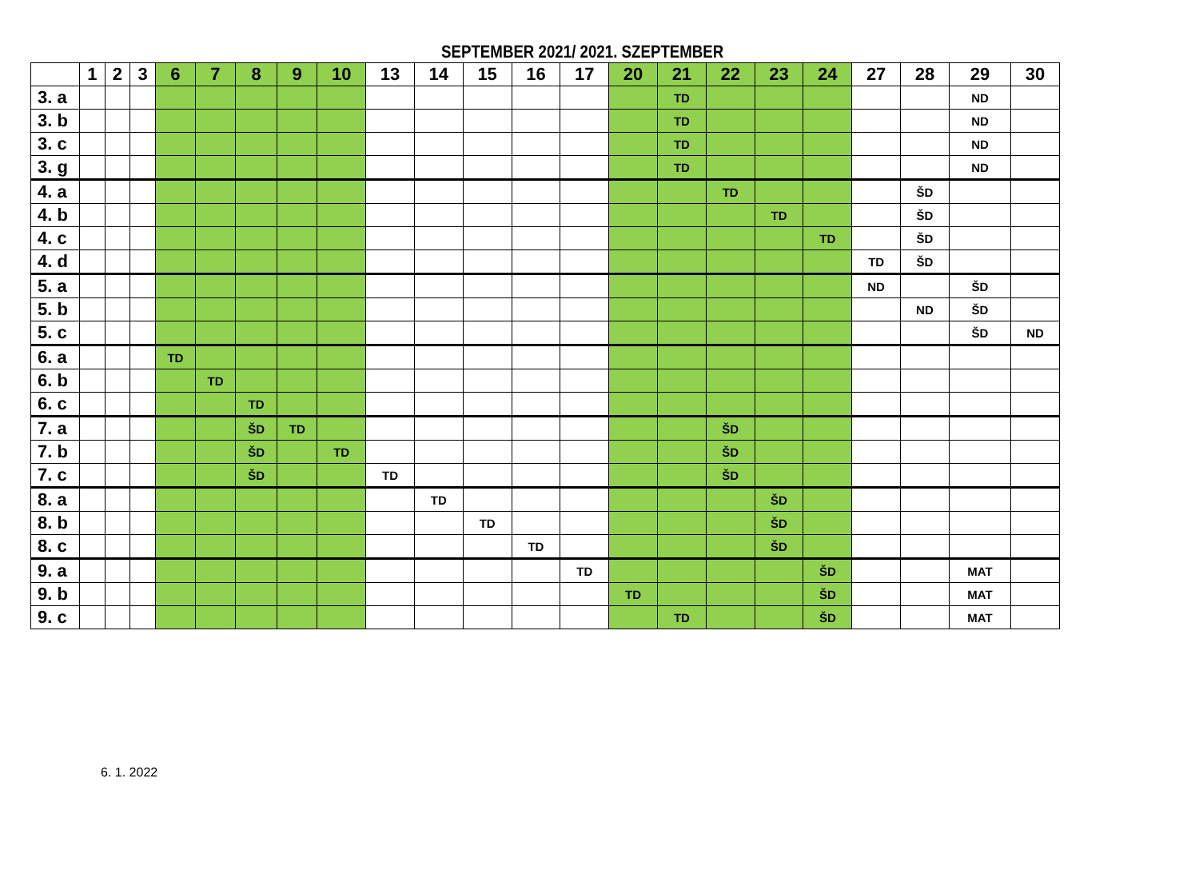SEPTEMBER 2021/ 2021. SZEPTEMBER
| | 1 | 2 | 3 | 6 | 7 | 8 | 9 | 10 | 13 | 14 | 15 | 16 | 17 | 20 | 21 | 22 | 23 | 24 | 27 | 28 | 29 | 30 |
| --- | --- | --- | --- | --- | --- | --- | --- | --- | --- | --- | --- | --- | --- | --- | --- | --- | --- | --- | --- | --- | --- | --- |
| 3. a | | | | | | | | | | | | | | | TD | | | | | | ND | |
| 3. b | | | | | | | | | | | | | | | TD | | | | | | ND | |
| 3. c | | | | | | | | | | | | | | | TD | | | | | | ND | |
| 3. g | | | | | | | | | | | | | | | TD | | | | | | ND | |
| 4. a | | | | | | | | | | | | | | | | TD | | | | ŠD | | |
| 4. b | | | | | | | | | | | | | | | | | TD | | | ŠD | | |
| 4. c | | | | | | | | | | | | | | | | | | TD | | ŠD | | |
| 4. d | | | | | | | | | | | | | | | | | | | TD | ŠD | | |
| 5. a | | | | | | | | | | | | | | | | | | | ND | | ŠD | |
| 5. b | | | | | | | | | | | | | | | | | | | | ND | ŠD | |
| 5. c | | | | | | | | | | | | | | | | | | | | | ŠD | ND |
| 6. a | | | | TD | | | | | | | | | | | | | | | | | | |
| 6. b | | | | | TD | | | | | | | | | | | | | | | | | |
| 6. c | | | | | | TD | | | | | | | | | | | | | | | | |
| 7. a | | | | | | ŠD | TD | | | | | | | | | ŠD | | | | | | |
| 7. b | | | | | | ŠD | | TD | | | | | | | | ŠD | | | | | | |
| 7. c | | | | | | ŠD | | | TD | | | | | | | ŠD | | | | | | |
| 8. a | | | | | | | | | | TD | | | | | | | ŠD | | | | | |
| 8. b | | | | | | | | | | | TD | | | | | | ŠD | | | | | |
| 8. c | | | | | | | | | | | | TD | | | | | ŠD | | | | | |
| 9. a | | | | | | | | | | | | | TD | | | | | ŠD | | | MAT | |
| 9. b | | | | | | | | | | | | | | TD | | | | ŠD | | | MAT | |
| 9. c | | | | | | | | | | | | | | | TD | | | ŠD | | | MAT | |
6. 1. 2022